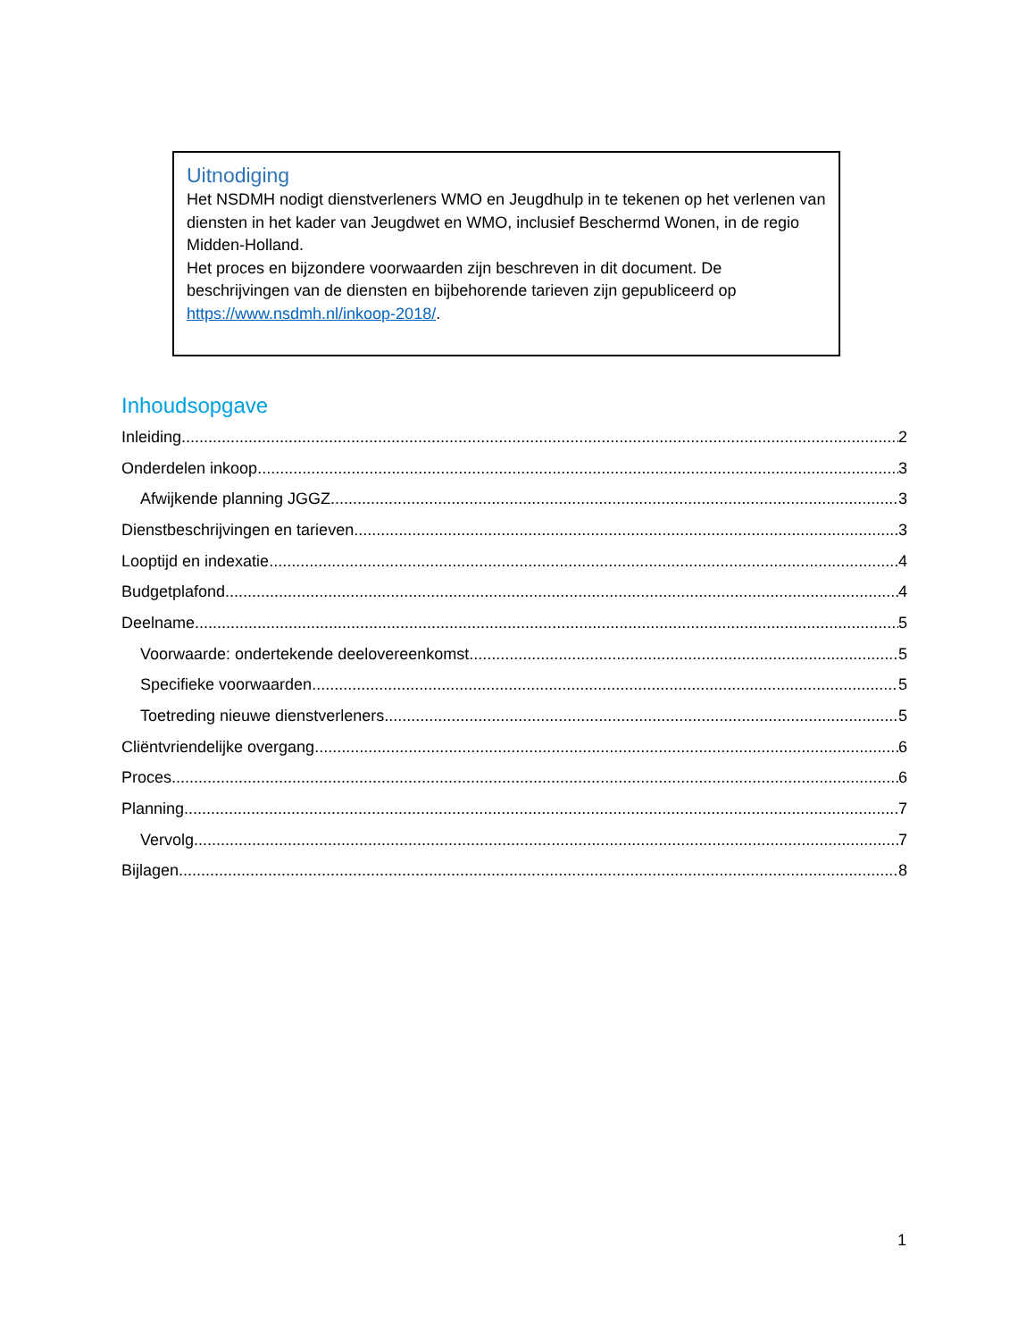Uitnodiging
Het NSDMH nodigt dienstverleners WMO en Jeugdhulp in te tekenen op het verlenen van diensten in het kader van Jeugdwet en WMO, inclusief Beschermd Wonen, in de regio Midden-Holland.
Het proces en bijzondere voorwaarden zijn beschreven in dit document. De beschrijvingen van de diensten en bijbehorende tarieven zijn gepubliceerd op https://www.nsdmh.nl/inkoop-2018/.
Inhoudsopgave
Inleiding 2
Onderdelen inkoop 3
Afwijkende planning JGGZ 3
Dienstbeschrijvingen en tarieven 3
Looptijd en indexatie 4
Budgetplafond 4
Deelname 5
Voorwaarde: ondertekende deelovereenkomst 5
Specifieke voorwaarden 5
Toetreding nieuwe dienstverleners 5
Cliëntvriendelijke overgang 6
Proces 6
Planning 7
Vervolg 7
Bijlagen 8
1